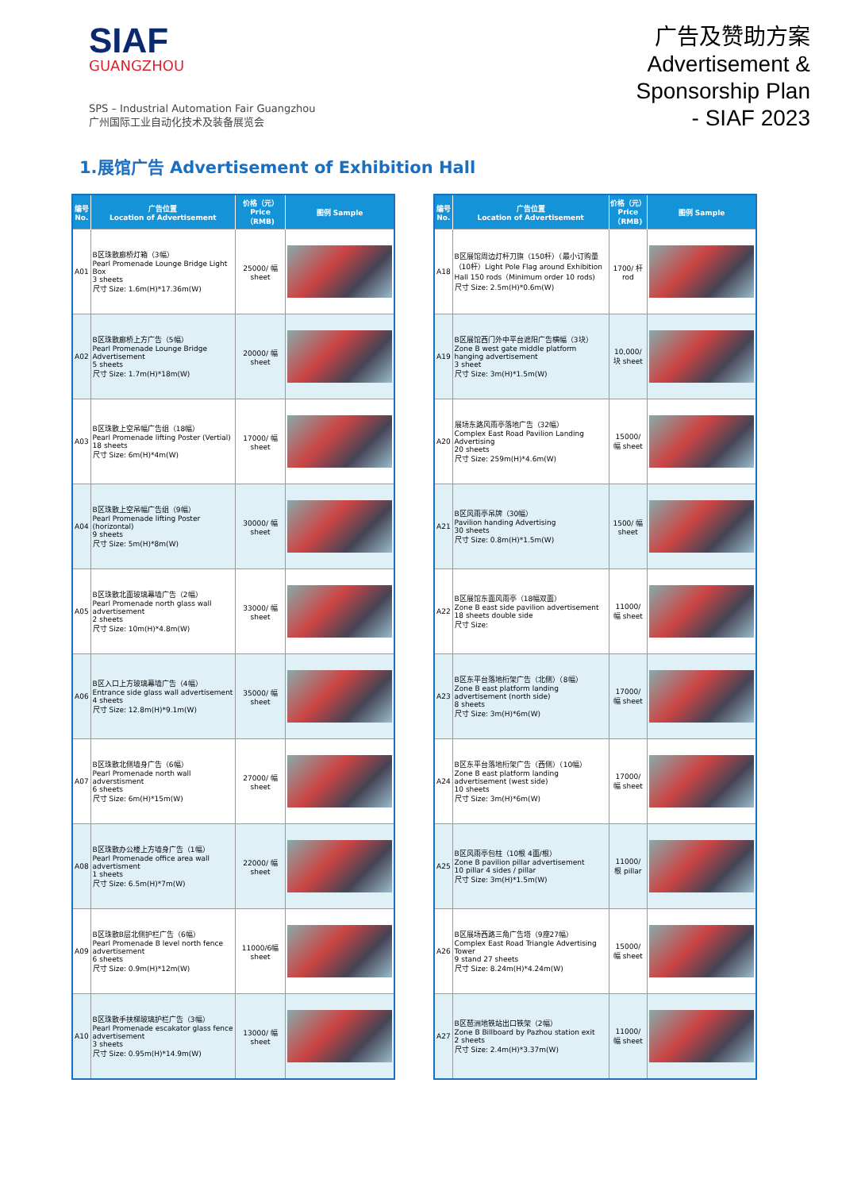SIAF
GUANGZHOU
SPS – Industrial Automation Fair Guangzhou
广州国际工业自动化技术及装备展览会
广告及赞助方案
Advertisement &
Sponsorship Plan
- SIAF 2023
1.展馆广告 Advertisement of Exhibition Hall
| 编号 No. | 广告位置 Location of Advertisement | 价格（元） Price（RMB) | 图例 Sample |
| --- | --- | --- | --- |
| A01 | B区珠散廊桥灯箱（3幅） Pearl Promenade Lounge Bridge Light Box 3 sheets 尺寸 Size: 1.6m(H)*17.36m(W) | 25000/ 幅 sheet | |
| A02 | B区珠散廊桥上方广告（5幅） Pearl Promenade Lounge Bridge Advertisement 5 sheets 尺寸 Size: 1.7m(H)*18m(W) | 20000/ 幅 sheet | |
| A03 | B区珠散上空吊幅广告组（18幅） Pearl Promenade lifting Poster (Vertial) 18 sheets 尺寸 Size: 6m(H)*4m(W) | 17000/ 幅 sheet | |
| A04 | B区珠散上空吊幅广告组（9幅） Pearl Promenade lifting Poster (horizontal) 9 sheets 尺寸 Size: 5m(H)*8m(W) | 30000/ 幅 sheet | |
| A05 | B区珠散北面玻璃幕墙广告（2幅） Pearl Promenade north glass wall advertisement 2 sheets 尺寸 Size: 10m(H)*4.8m(W) | 33000/ 幅 sheet | |
| A06 | B区入口上方玻璃幕墙广告（4幅） Entrance side glass wall advertisement 4 sheets 尺寸 Size: 12.8m(H)*9.1m(W) | 35000/ 幅 sheet | |
| A07 | B区珠散北侧墙身广告（6幅） Pearl Promenade north wall adverstisment 6 sheets 尺寸 Size: 6m(H)*15m(W) | 27000/ 幅 sheet | |
| A08 | B区珠散办公楼上方墙身广告（1幅） Pearl Promenade office area wall advertisment 1 sheets 尺寸 Size: 6.5m(H)*7m(W) | 22000/ 幅 sheet | |
| A09 | B区珠散B层北侧护栏广告（6幅） Pearl Promenade B level north fence advertisement 6 sheets 尺寸 Size: 0.9m(H)*12m(W) | 11000/6幅 sheet | |
| A10 | B区珠散手扶梯玻璃护栏广告（3幅） Pearl Promenade escakator glass fence advertisement 3 sheets 尺寸 Size: 0.95m(H)*14.9m(W) | 13000/ 幅 sheet | |
| 编号 No. | 广告位置 Location of Advertisement | 价格（元） Price（RMB) | 图例 Sample |
| --- | --- | --- | --- |
| A18 | B区展馆周边灯杆刀旗（150杆）（最小订购量（10杆）Light Pole Flag around Exhibition Hall 150 rods（Minimum order 10 rods) 尺寸 Size: 2.5m(H)*0.6m(W) | 1700/ 杆 rod | |
| A19 | B区展馆西门外中平台遮阳广告横幅（3块） Zone B west gate middle platform hanging advertisement 3 sheet 尺寸 Size: 3m(H)*1.5m(W) | 10,000/ 块 sheet | |
| A20 | 展场东路风雨亭落地广告（32幅） Complex East Road Pavilion Landing Advertising 20 sheets 尺寸 Size: 259m(H)*4.6m(W) | 15000/ 幅 sheet | |
| A21 | B区风雨亭吊牌（30幅） Pavilion handing Advertising 30 sheets 尺寸 Size: 0.8m(H)*1.5m(W) | 1500/ 幅 sheet | |
| A22 | B区展馆东面风雨亭（18幅双面） Zone B east side pavilion advertisement 18 sheets double side 尺寸 Size: | 11000/ 幅 sheet | |
| A23 | B区东平台落地桁架广告（北侧）（8幅） Zone B east platform landing advertisement (north side) 8 sheets 尺寸 Size: 3m(H)*6m(W) | 17000/ 幅 sheet | |
| A24 | B区东平台落地桁架广告（西侧）（10幅） Zone B east platform landing advertisement (west side) 10 sheets 尺寸 Size: 3m(H)*6m(W) | 17000/ 幅 sheet | |
| A25 | B区风雨亭包柱（10根 4面/根） Zone B pavilion pillar advertisement 10 pillar 4 sides / pillar 尺寸 Size: 3m(H)*1.5m(W) | 11000/ 根 pillar | |
| A26 | B区展场西路三角广告塔（9座27幅） Complex East Road Triangle Advertising Tower 9 stand 27 sheets 尺寸 Size: 8.24m(H)*4.24m(W) | 15000/ 幅 sheet | |
| A27 | B区琶洲地铁站出口铁架（2幅） Zone B Billboard by Pazhou station exit 2 sheets 尺寸 Size: 2.4m(H)*3.37m(W) | 11000/ 幅 sheet | |